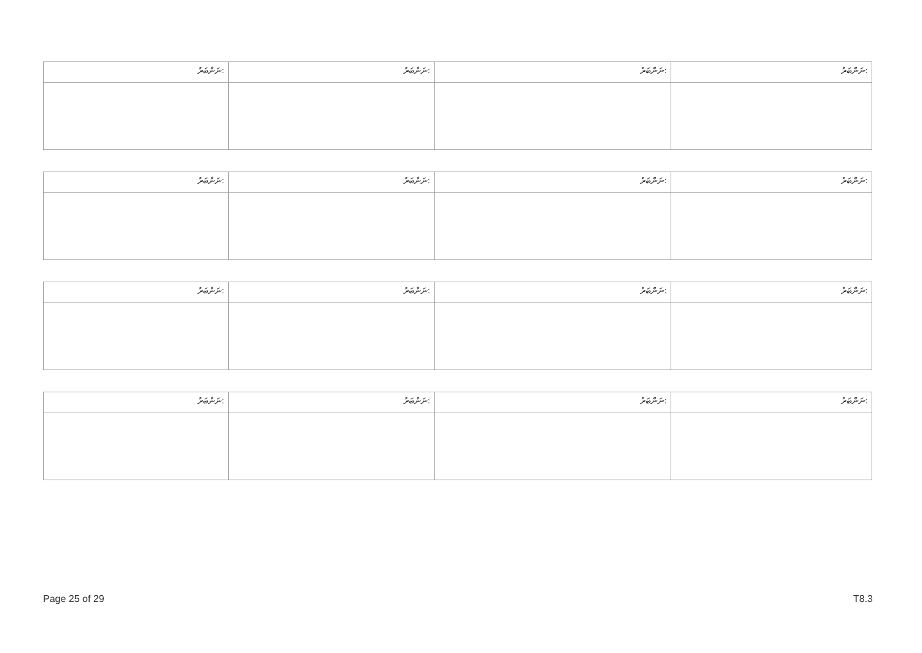| ނަންބަރު: | ނަންބަރު: | ނަންބަރު: | ނަންބަރު: |
| --- | --- | --- | --- |
| ނަންބަރު: | ނަންބަރު: | ނަންބަރު: | ނަންބަރު: |
| --- | --- | --- | --- |
| ނަންބަރު: | ނަންބަރު: | ނަންބަރު: | ނަންބަރު: |
| --- | --- | --- | --- |
| ނަންބަރު: | ނަންބަރު: | ނަންބަރު: | ނަންބަރު: |
| --- | --- | --- | --- |
Page 25 of 29 T8.3